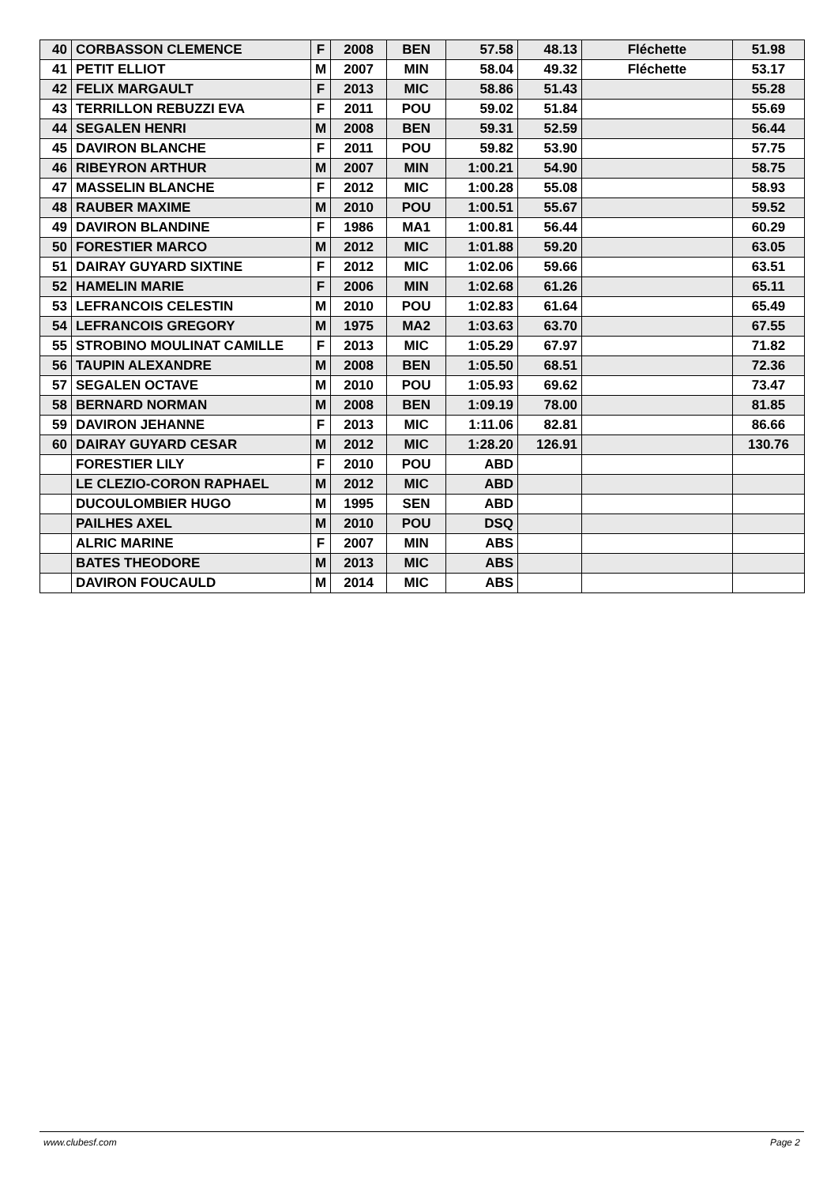| 40 | CORBASSON CLEMENCE | F | 2008 | BEN | 57.58 | 48.13 | Fléchette | 51.98 |
| 41 | PETIT ELLIOT | M | 2007 | MIN | 58.04 | 49.32 | Fléchette | 53.17 |
| 42 | FELIX MARGAULT | F | 2013 | MIC | 58.86 | 51.43 | | 55.28 |
| 43 | TERRILLON REBUZZI EVA | F | 2011 | POU | 59.02 | 51.84 | | 55.69 |
| 44 | SEGALEN HENRI | M | 2008 | BEN | 59.31 | 52.59 | | 56.44 |
| 45 | DAVIRON BLANCHE | F | 2011 | POU | 59.82 | 53.90 | | 57.75 |
| 46 | RIBEYRON ARTHUR | M | 2007 | MIN | 1:00.21 | 54.90 | | 58.75 |
| 47 | MASSELIN BLANCHE | F | 2012 | MIC | 1:00.28 | 55.08 | | 58.93 |
| 48 | RAUBER MAXIME | M | 2010 | POU | 1:00.51 | 55.67 | | 59.52 |
| 49 | DAVIRON BLANDINE | F | 1986 | MA1 | 1:00.81 | 56.44 | | 60.29 |
| 50 | FORESTIER MARCO | M | 2012 | MIC | 1:01.88 | 59.20 | | 63.05 |
| 51 | DAIRAY GUYARD SIXTINE | F | 2012 | MIC | 1:02.06 | 59.66 | | 63.51 |
| 52 | HAMELIN MARIE | F | 2006 | MIN | 1:02.68 | 61.26 | | 65.11 |
| 53 | LEFRANCOIS CELESTIN | M | 2010 | POU | 1:02.83 | 61.64 | | 65.49 |
| 54 | LEFRANCOIS GREGORY | M | 1975 | MA2 | 1:03.63 | 63.70 | | 67.55 |
| 55 | STROBINO MOULINAT CAMILLE | F | 2013 | MIC | 1:05.29 | 67.97 | | 71.82 |
| 56 | TAUPIN ALEXANDRE | M | 2008 | BEN | 1:05.50 | 68.51 | | 72.36 |
| 57 | SEGALEN OCTAVE | M | 2010 | POU | 1:05.93 | 69.62 | | 73.47 |
| 58 | BERNARD NORMAN | M | 2008 | BEN | 1:09.19 | 78.00 | | 81.85 |
| 59 | DAVIRON JEHANNE | F | 2013 | MIC | 1:11.06 | 82.81 | | 86.66 |
| 60 | DAIRAY GUYARD CESAR | M | 2012 | MIC | 1:28.20 | 126.91 | | 130.76 |
| | FORESTIER LILY | F | 2010 | POU | ABD | | | |
| | LE CLEZIO-CORON RAPHAEL | M | 2012 | MIC | ABD | | | |
| | DUCOULOMBIER HUGO | M | 1995 | SEN | ABD | | | |
| | PAILHES AXEL | M | 2010 | POU | DSQ | | | |
| | ALRIC MARINE | F | 2007 | MIN | ABS | | | |
| | BATES THEODORE | M | 2013 | MIC | ABS | | | |
| | DAVIRON FOUCAULD | M | 2014 | MIC | ABS | | | |
www.clubesf.com Page 2